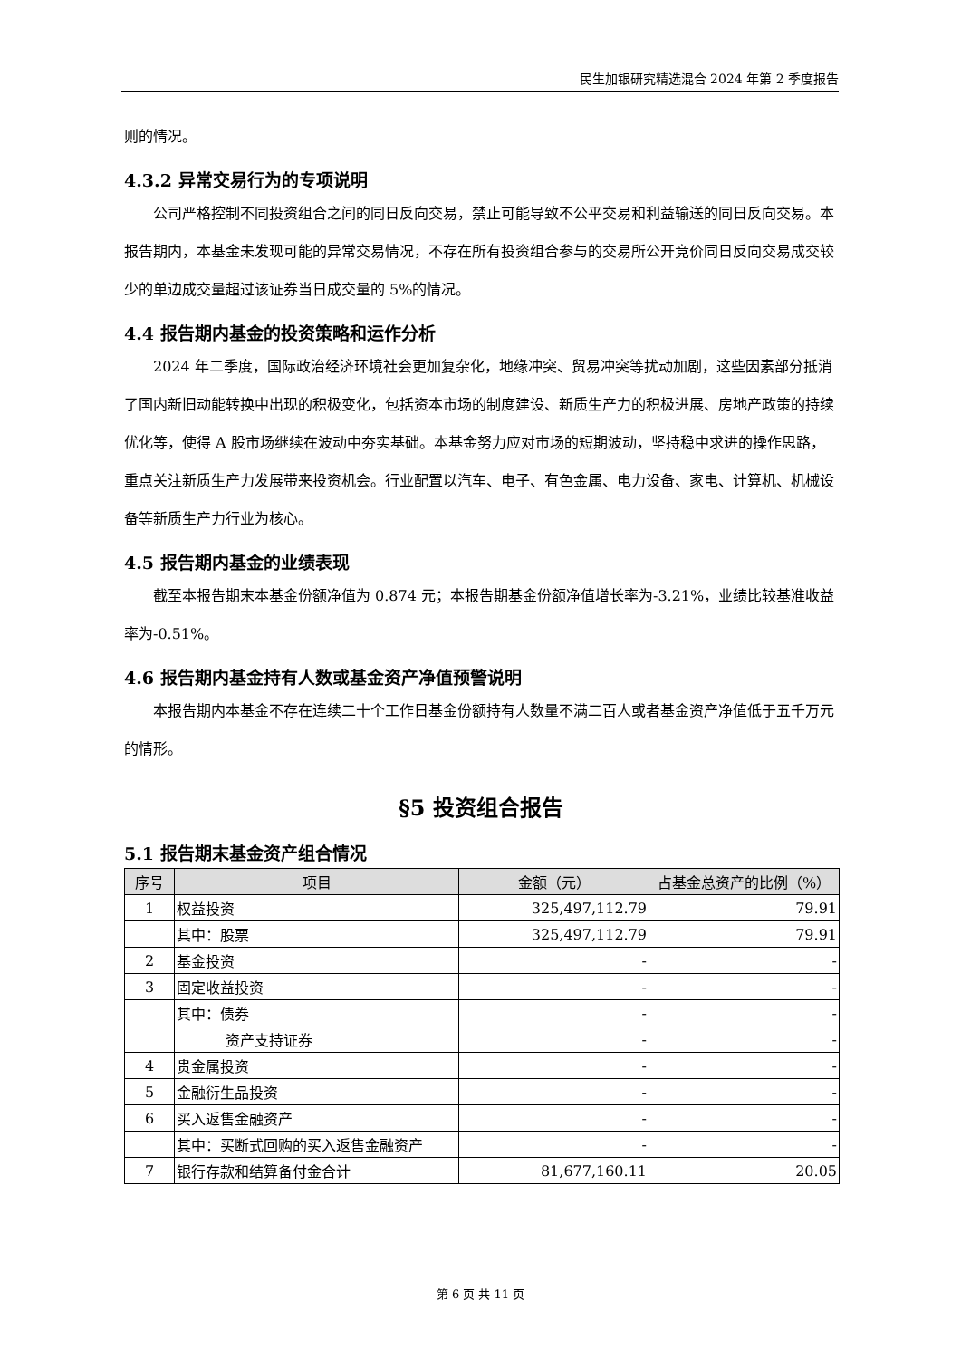民生加银研究精选混合 2024 年第 2 季度报告
则的情况。
4.3.2 异常交易行为的专项说明
公司严格控制不同投资组合之间的同日反向交易，禁止可能导致不公平交易和利益输送的同日反向交易。本报告期内，本基金未发现可能的异常交易情况，不存在所有投资组合参与的交易所公开竞价同日反向交易成交较少的单边成交量超过该证券当日成交量的 5%的情况。
4.4 报告期内基金的投资策略和运作分析
2024 年二季度，国际政治经济环境社会更加复杂化，地缘冲突、贸易冲突等扰动加剧，这些因素部分抵消了国内新旧动能转换中出现的积极变化，包括资本市场的制度建设、新质生产力的积极进展、房地产政策的持续优化等，使得 A 股市场继续在波动中夯实基础。本基金努力应对市场的短期波动，坚持稳中求进的操作思路，重点关注新质生产力发展带来投资机会。行业配置以汽车、电子、有色金属、电力设备、家电、计算机、机械设备等新质生产力行业为核心。
4.5 报告期内基金的业绩表现
截至本报告期末本基金份额净值为 0.874 元；本报告期基金份额净值增长率为-3.21%，业绩比较基准收益率为-0.51%。
4.6 报告期内基金持有人数或基金资产净值预警说明
本报告期内本基金不存在连续二十个工作日基金份额持有人数量不满二百人或者基金资产净值低于五千万元的情形。
§5 投资组合报告
5.1 报告期末基金资产组合情况
| 序号 | 项目 | 金额（元） | 占基金总资产的比例（%） |
| --- | --- | --- | --- |
| 1 | 权益投资 | 325,497,112.79 | 79.91 |
| | 其中：股票 | 325,497,112.79 | 79.91 |
| 2 | 基金投资 | - | - |
| 3 | 固定收益投资 | - | - |
| | 其中：债券 | - | - |
| | 资产支持证券 | - | - |
| 4 | 贵金属投资 | - | - |
| 5 | 金融衍生品投资 | - | - |
| 6 | 买入返售金融资产 | - | - |
| | 其中：买断式回购的买入返售金融资产 | - | - |
| 7 | 银行存款和结算备付金合计 | 81,677,160.11 | 20.05 |
第 6 页 共 11 页